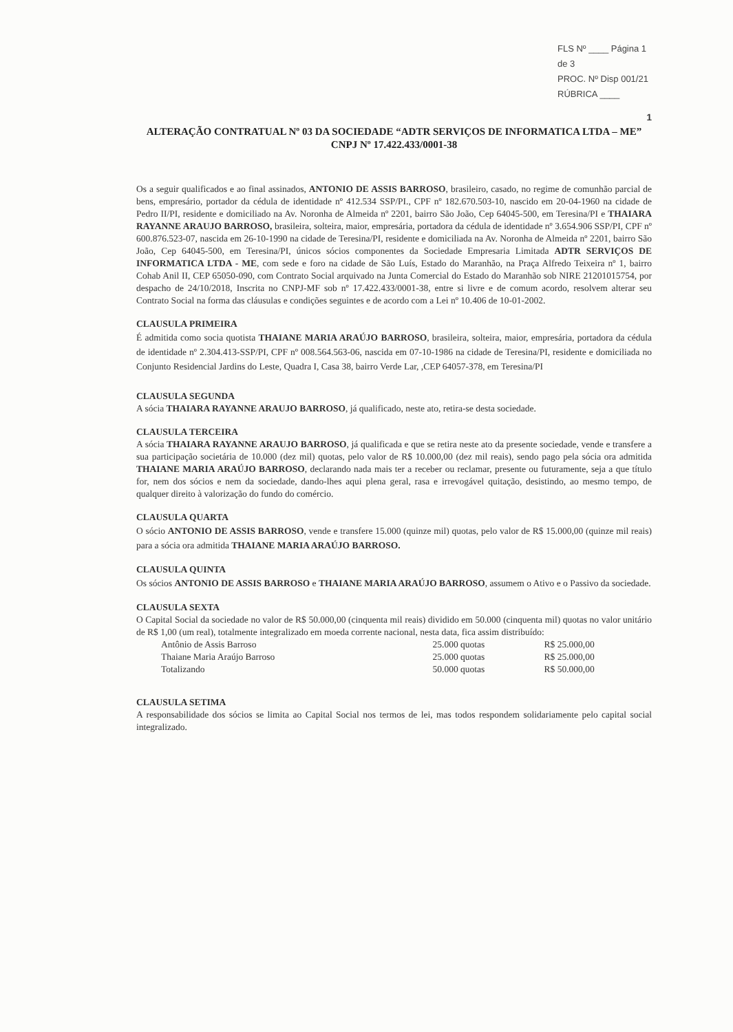FLS Nº ____ Página 1 de 3
PROC. Nº Disp 001/21
RÚBRICA ____
1
ALTERAÇÃO CONTRATUAL Nº 03 DA SOCIEDADE “ADTR SERVIÇOS DE INFORMATICA LTDA – ME”
CNPJ Nº 17.422.433/0001-38
Os a seguir qualificados e ao final assinados, ANTONIO DE ASSIS BARROSO, brasileiro, casado, no regime de comunhão parcial de bens, empresário, portador da cédula de identidade nº 412.534 SSP/PI., CPF nº 182.670.503-10, nascido em 20-04-1960 na cidade de Pedro II/PI, residente e domiciliado na Av. Noronha de Almeida nº 2201, bairro São João, Cep 64045-500, em Teresina/PI e THAIARA RAYANNE ARAUJO BARROSO, brasileira, solteira, maior, empresária, portadora da cédula de identidade nº 3.654.906 SSP/PI, CPF nº 600.876.523-07, nascida em 26-10-1990 na cidade de Teresina/PI, residente e domiciliada na Av. Noronha de Almeida nº 2201, bairro São João, Cep 64045-500, em Teresina/PI, únicos sócios componentes da Sociedade Empresaria Limitada ADTR SERVIÇOS DE INFORMATICA LTDA - ME, com sede e foro na cidade de São Luís, Estado do Maranhão, na Praça Alfredo Teixeira nº 1, bairro Cohab Anil II, CEP 65050-090, com Contrato Social arquivado na Junta Comercial do Estado do Maranhão sob NIRE 21201015754, por despacho de 24/10/2018, Inscrita no CNPJ-MF sob nº 17.422.433/0001-38, entre si livre e de comum acordo, resolvem alterar seu Contrato Social na forma das cláusulas e condições seguintes e de acordo com a Lei nº 10.406 de 10-01-2002.
CLAUSULA PRIMEIRA
É admitida como socia quotista THAIANE MARIA ARAÚJO BARROSO, brasileira, solteira, maior, empresária, portadora da cédula de identidade nº 2.304.413-SSP/PI, CPF nº 008.564.563-06, nascida em 07-10-1986 na cidade de Teresina/PI, residente e domiciliada no Conjunto Residencial Jardins do Leste, Quadra I, Casa 38, bairro Verde Lar, ,CEP 64057-378, em Teresina/PI
CLAUSULA SEGUNDA
A sócia THAIARA RAYANNE ARAUJO BARROSO, já qualificado, neste ato, retira-se desta sociedade.
CLAUSULA TERCEIRA
A sócia THAIARA RAYANNE ARAUJO BARROSO, já qualificada e que se retira neste ato da presente sociedade, vende e transfere a sua participação societária de 10.000 (dez mil) quotas, pelo valor de R$ 10.000,00 (dez mil reais), sendo pago pela sócia ora admitida THAIANE MARIA ARAÚJO BARROSO, declarando nada mais ter a receber ou reclamar, presente ou futuramente, seja a que título for, nem dos sócios e nem da sociedade, dando-lhes aqui plena geral, rasa e irrevogável quitação, desistindo, ao mesmo tempo, de qualquer direito à valorização do fundo do comércio.
CLAUSULA QUARTA
O sócio ANTONIO DE ASSIS BARROSO, vende e transfere 15.000 (quinze mil) quotas, pelo valor de R$ 15.000,00 (quinze mil reais) para a sócia ora admitida THAIANE MARIA ARAÚJO BARROSO.
CLAUSULA QUINTA
Os sócios ANTONIO DE ASSIS BARROSO e THAIANE MARIA ARAÚJO BARROSO, assumem o Ativo e o Passivo da sociedade.
CLAUSULA SEXTA
O Capital Social da sociedade no valor de R$ 50.000,00 (cinquenta mil reais) dividido em 50.000 (cinquenta mil) quotas no valor unitário de R$ 1,00 (um real), totalmente integralizado em moeda corrente nacional, nesta data, fica assim distribuído:
| Antônio de Assis Barroso | 25.000 quotas | R$ 25.000,00 |
| Thaiane Maria Araújo Barroso | 25.000 quotas | R$ 25.000,00 |
| Totalizando | 50.000 quotas | R$ 50.000,00 |
CLAUSULA SETIMA
A responsabilidade dos sócios se limita ao Capital Social nos termos de lei, mas todos respondem solidariamente pelo capital social integralizado.